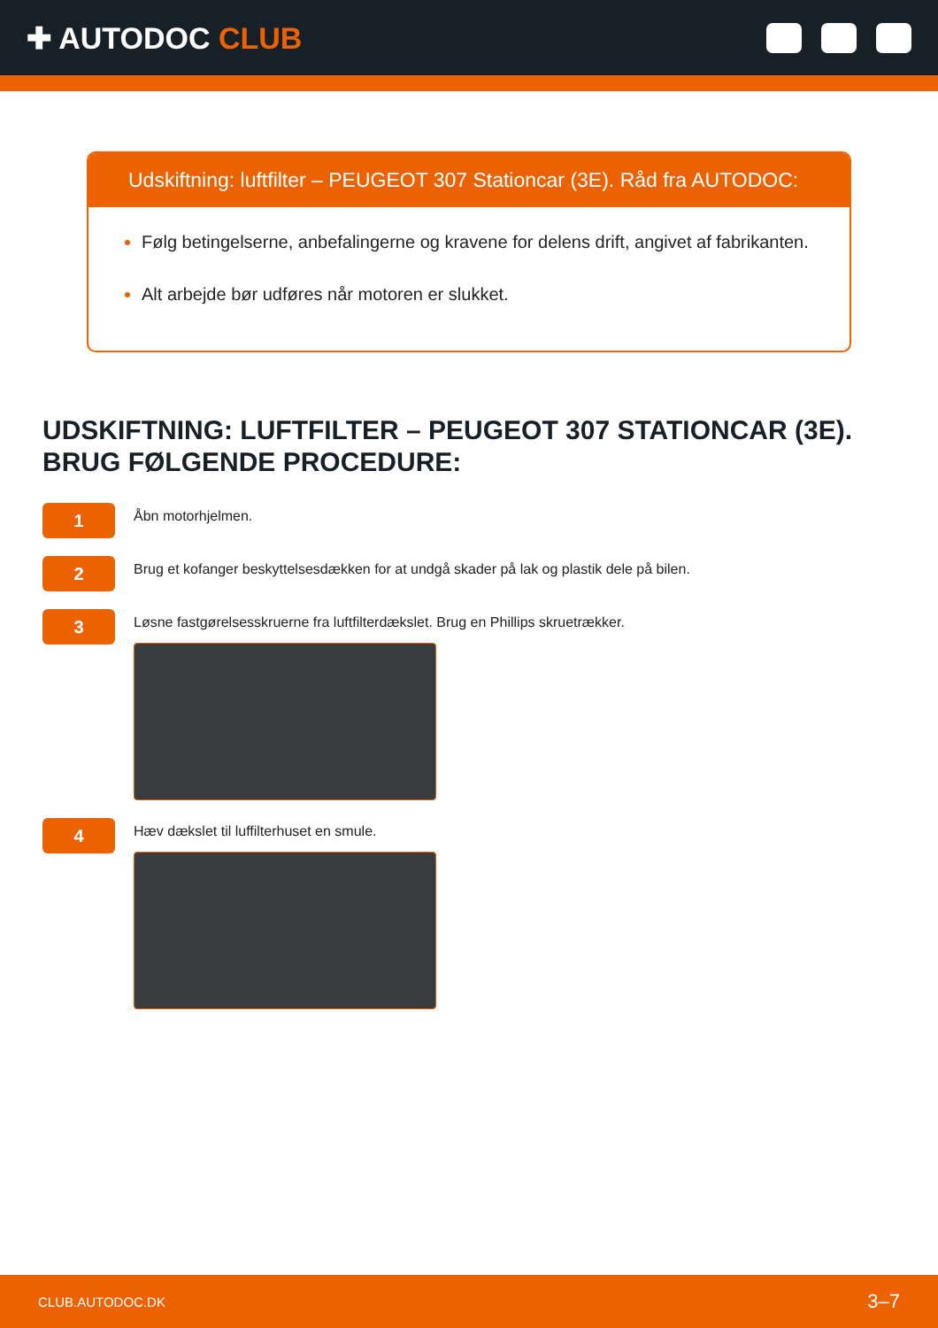✚ AUTODOC CLUB
Udskiftning: luftfilter – PEUGEOT 307 Stationcar (3E). Råd fra AUTODOC:
Følg betingelserne, anbefalingerne og kravene for delens drift, angivet af fabrikanten.
Alt arbejde bør udføres når motoren er slukket.
UDSKIFTNING: LUFTFILTER – PEUGEOT 307 STATIONCAR (3E). BRUG FØLGENDE PROCEDURE:
1
Åbn motorhjelmen.
2
Brug et kofanger beskyttelsesdækken for at undgå skader på lak og plastik dele på bilen.
3
Løsne fastgørelsesskruerne fra luftfilterdækslet. Brug en Phillips skruetrækker.
4
Hæv dækslet til luffilterhuset en smule.
CLUB.AUTODOC.DK 3–7